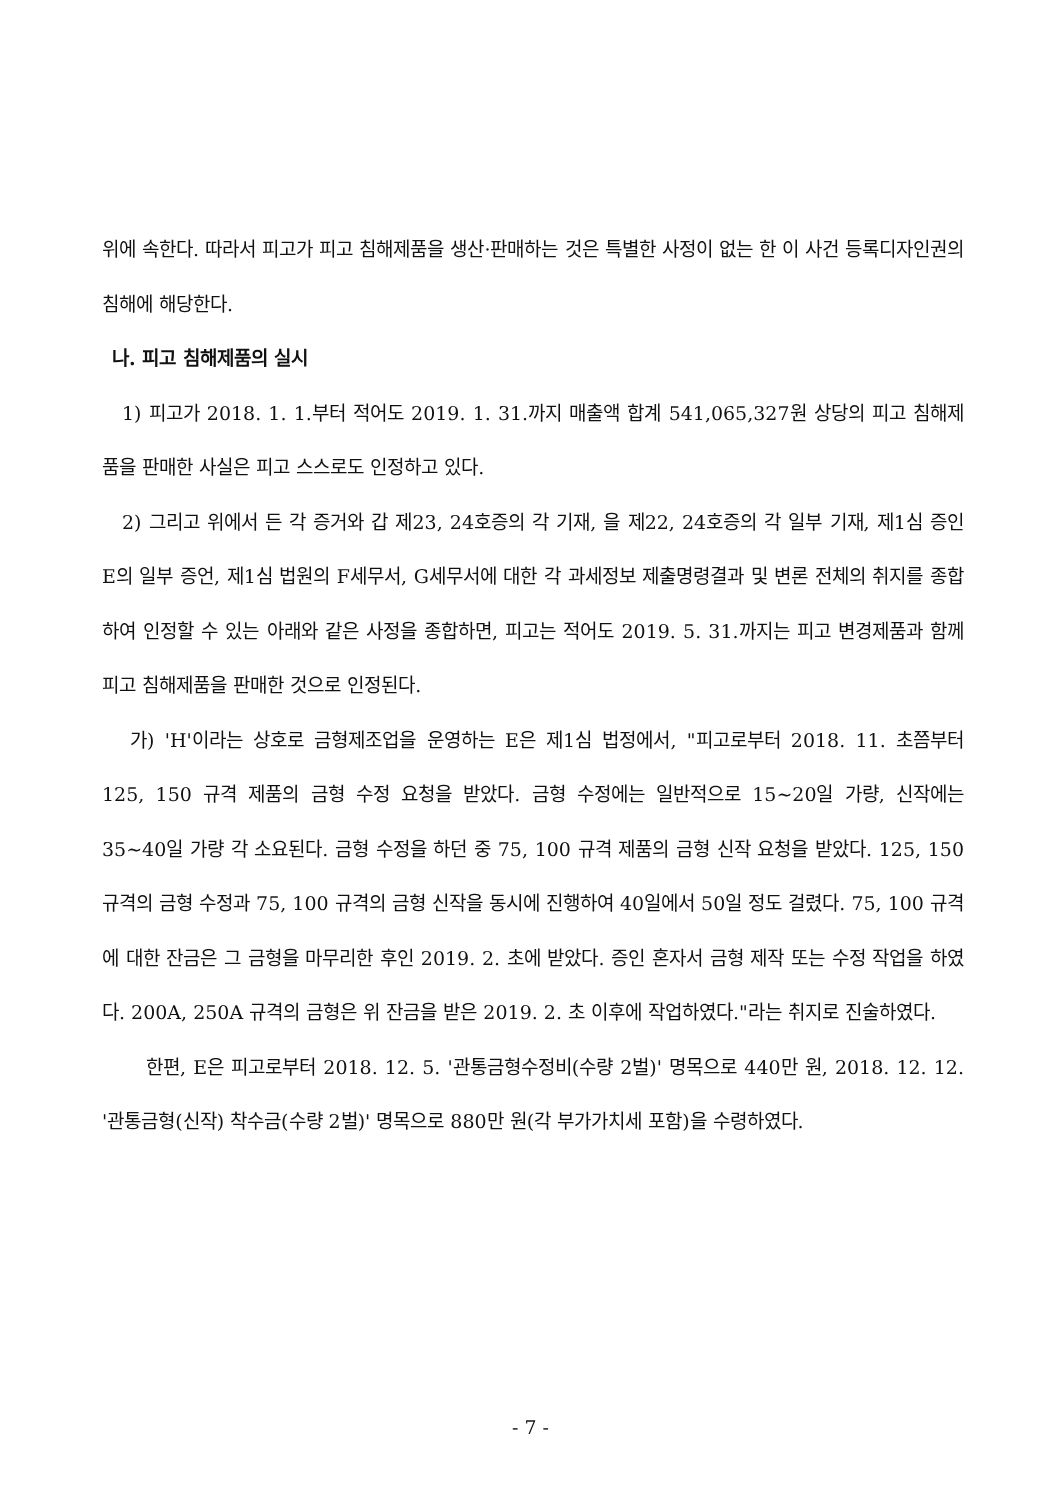위에 속한다. 따라서 피고가 피고 침해제품을 생산·판매하는 것은 특별한 사정이 없는 한 이 사건 등록디자인권의 침해에 해당한다.
나. 피고 침해제품의 실시
1) 피고가 2018. 1. 1.부터 적어도 2019. 1. 31.까지 매출액 합계 541,065,327원 상당의 피고 침해제품을 판매한 사실은 피고 스스로도 인정하고 있다.
2) 그리고 위에서 든 각 증거와 갑 제23, 24호증의 각 기재, 을 제22, 24호증의 각 일부 기재, 제1심 증인 E의 일부 증언, 제1심 법원의 F세무서, G세무서에 대한 각 과세정보 제출명령결과 및 변론 전체의 취지를 종합하여 인정할 수 있는 아래와 같은 사정을 종합하면, 피고는 적어도 2019. 5. 31.까지는 피고 변경제품과 함께 피고 침해제품을 판매한 것으로 인정된다.
가) 'H'이라는 상호로 금형제조업을 운영하는 E은 제1심 법정에서, "피고로부터 2018. 11. 초쯤부터 125, 150 규격 제품의 금형 수정 요청을 받았다. 금형 수정에는 일반적으로 15~20일 가량, 신작에는 35~40일 가량 각 소요된다. 금형 수정을 하던 중 75, 100 규격 제품의 금형 신작 요청을 받았다. 125, 150 규격의 금형 수정과 75, 100 규격의 금형 신작을 동시에 진행하여 40일에서 50일 정도 걸렸다. 75, 100 규격에 대한 잔금은 그 금형을 마무리한 후인 2019. 2. 초에 받았다. 증인 혼자서 금형 제작 또는 수정 작업을 하였다. 200A, 250A 규격의 금형은 위 잔금을 받은 2019. 2. 초 이후에 작업하였다."라는 취지로 진술하였다.
한편, E은 피고로부터 2018. 12. 5. '관통금형수정비(수량 2벌)' 명목으로 440만 원, 2018. 12. 12. '관통금형(신작) 착수금(수량 2벌)' 명목으로 880만 원(각 부가가치세 포함)을 수령하였다.
- 7 -